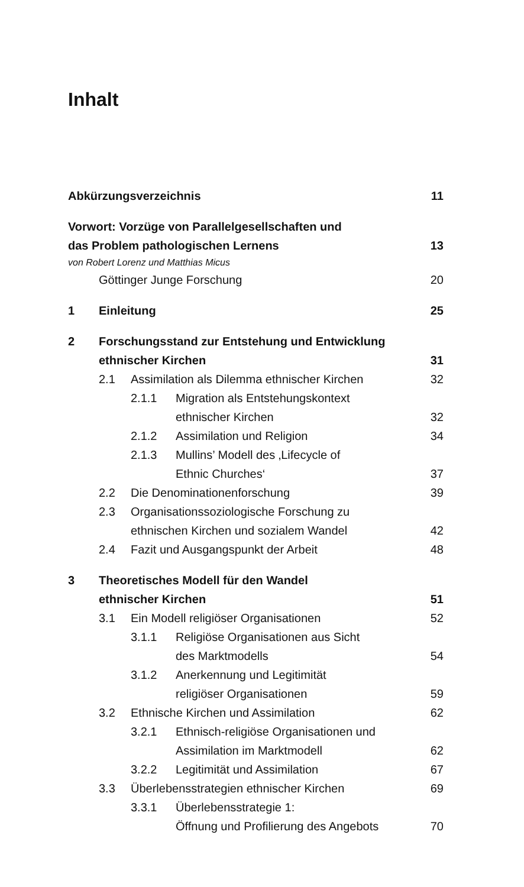Inhalt
Abkürzungsverzeichnis 11
Vorwort: Vorzüge von Parallelgesellschaften und
das Problem pathologischen Lernens 13
von Robert Lorenz und Matthias Micus
Göttinger Junge Forschung 20
1 Einleitung 25
2 Forschungsstand zur Entstehung und Entwicklung
ethnischer Kirchen 31
2.1 Assimilation als Dilemma ethnischer Kirchen 32
2.1.1 Migration als Entstehungskontext
ethnischer Kirchen 32
2.1.2 Assimilation und Religion 34
2.1.3 Mullins’ Modell des ‚Lifecycle of
Ethnic Churches‘37
2.2 Die Denominationenforschung 39
2.3 Organisationssoziologische Forschung zu
ethnischen Kirchen und sozialem Wandel 42
2.4 Fazit und Ausgangspunkt der Arbeit 48
3 Theoretisches Modell für den Wandel
ethnischer Kirchen 51
3.1 Ein Modell religiöser Organisationen 52
3.1.1 Religiöse Organisationen aus Sicht
des Marktmodells 54
3.1.2 Anerkennung und Legitimität
religiöser Organisationen 59
3.2 Ethnische Kirchen und Assimilation 62
3.2.1 Ethnisch-religiöse Organisationen und
Assimilation im Marktmodell 62
3.2.2 Legitimität und Assimilation 67
3.3 Überlebensstrategien ethnischer Kirchen 69
3.3.1 Überlebensstrategie 1:
Öffnung und Profilierung des Angebots 70